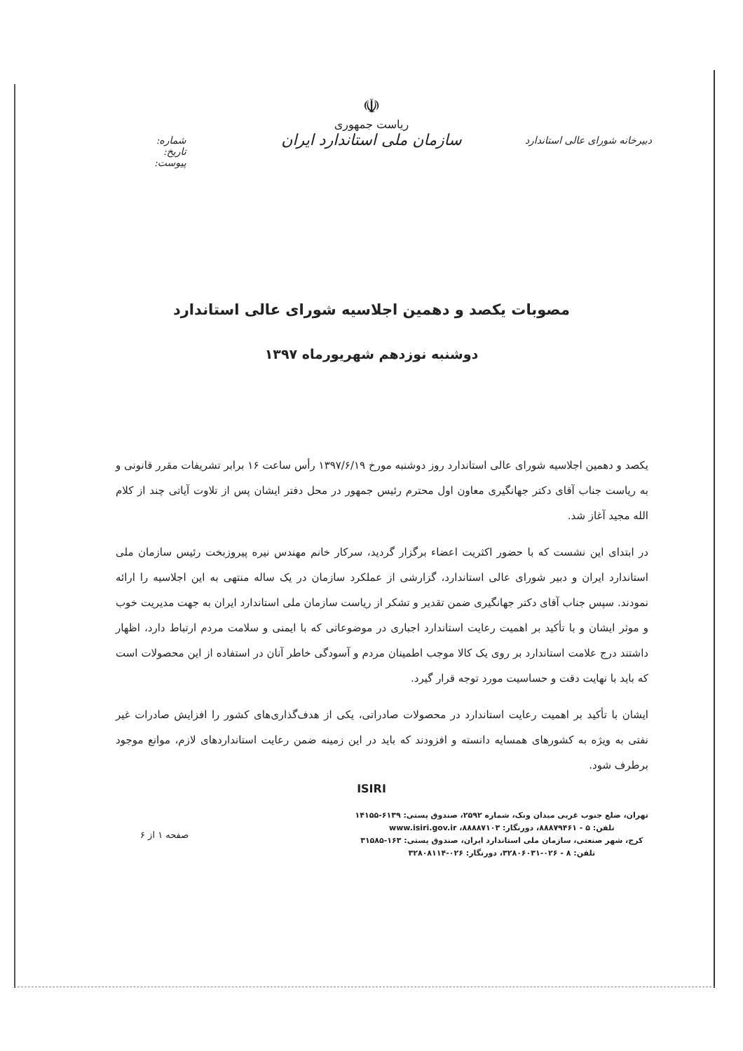☫
ریاست جمهوری
سازمان ملی استاندارد ایران
دبیرخانه شورای عالی استاندارد شماره:
تاریخ:
پیوست:
مصوبات یکصد و دهمین اجلاسیه شورای عالی استاندارد
دوشنبه نوزدهم شهریورماه ۱۳۹۷
یکصد و دهمین اجلاسیه شورای عالی استاندارد روز دوشنبه مورخ ۱۳۹۷/۶/۱۹ رأس ساعت ۱۶ برابر تشریفات مقرر قانونی و به ریاست جناب آقای دکتر جهانگیری معاون اول محترم رئیس جمهور در محل دفتر ایشان پس از تلاوت آیاتی چند از کلام الله مجید آغاز شد.
در ابتدای این نشست که با حضور اکثریت اعضاء برگزار گردید، سرکار خانم مهندس نیره پیروزبخت رئیس سازمان ملی استاندارد ایران و دبیر شورای عالی استاندارد، گزارشی از عملکرد سازمان در یک ساله منتهی به این اجلاسیه را ارائه نمودند. سپس جناب آقای دکتر جهانگیری ضمن تقدیر و تشکر از ریاست سازمان ملی استاندارد ایران به جهت مدیریت خوب و موثر ایشان و با تأکید بر اهمیت رعایت استاندارد اجباری در موضوعاتی که با ایمنی و سلامت مردم ارتباط دارد، اظهار داشتند درج علامت استاندارد بر روی یک کالا موجب اطمینان مردم و آسودگی خاطر آنان در استفاده از این محصولات است که باید با نهایت دقت و حساسیت مورد توجه قرار گیرد.
ایشان با تأکید بر اهمیت رعایت استاندارد در محصولات صادراتی، یکی از هدف‌گذاری‌های کشور را افزایش صادرات غیر نفتی به ویژه به کشورهای همسایه دانسته و افزودند که باید در این زمینه ضمن رعایت استانداردهای لازم، موانع موجود برطرف شود.
ISIRI
تهران، ضلع جنوب غربی میدان ونک، شماره ۲۵۹۲، صندوق پستی: ۶۱۳۹-۱۴۱۵۵
تلفن: ۵ - ۸۸۸۷۹۴۶۱، دورنگار: ۸۸۸۸۷۱۰۳، www.isiri.gov.ir
کرج، شهر صنعتی، سازمان ملی استاندارد ایران، صندوق پستی: ۱۶۳-۳۱۵۸۵
تلفن: ۸ - ۰۲۶-۳۲۸۰۶۰۳۱، دورنگار: ۰۲۶-۳۲۸۰۸۱۱۴
صفحه ۱ از ۶